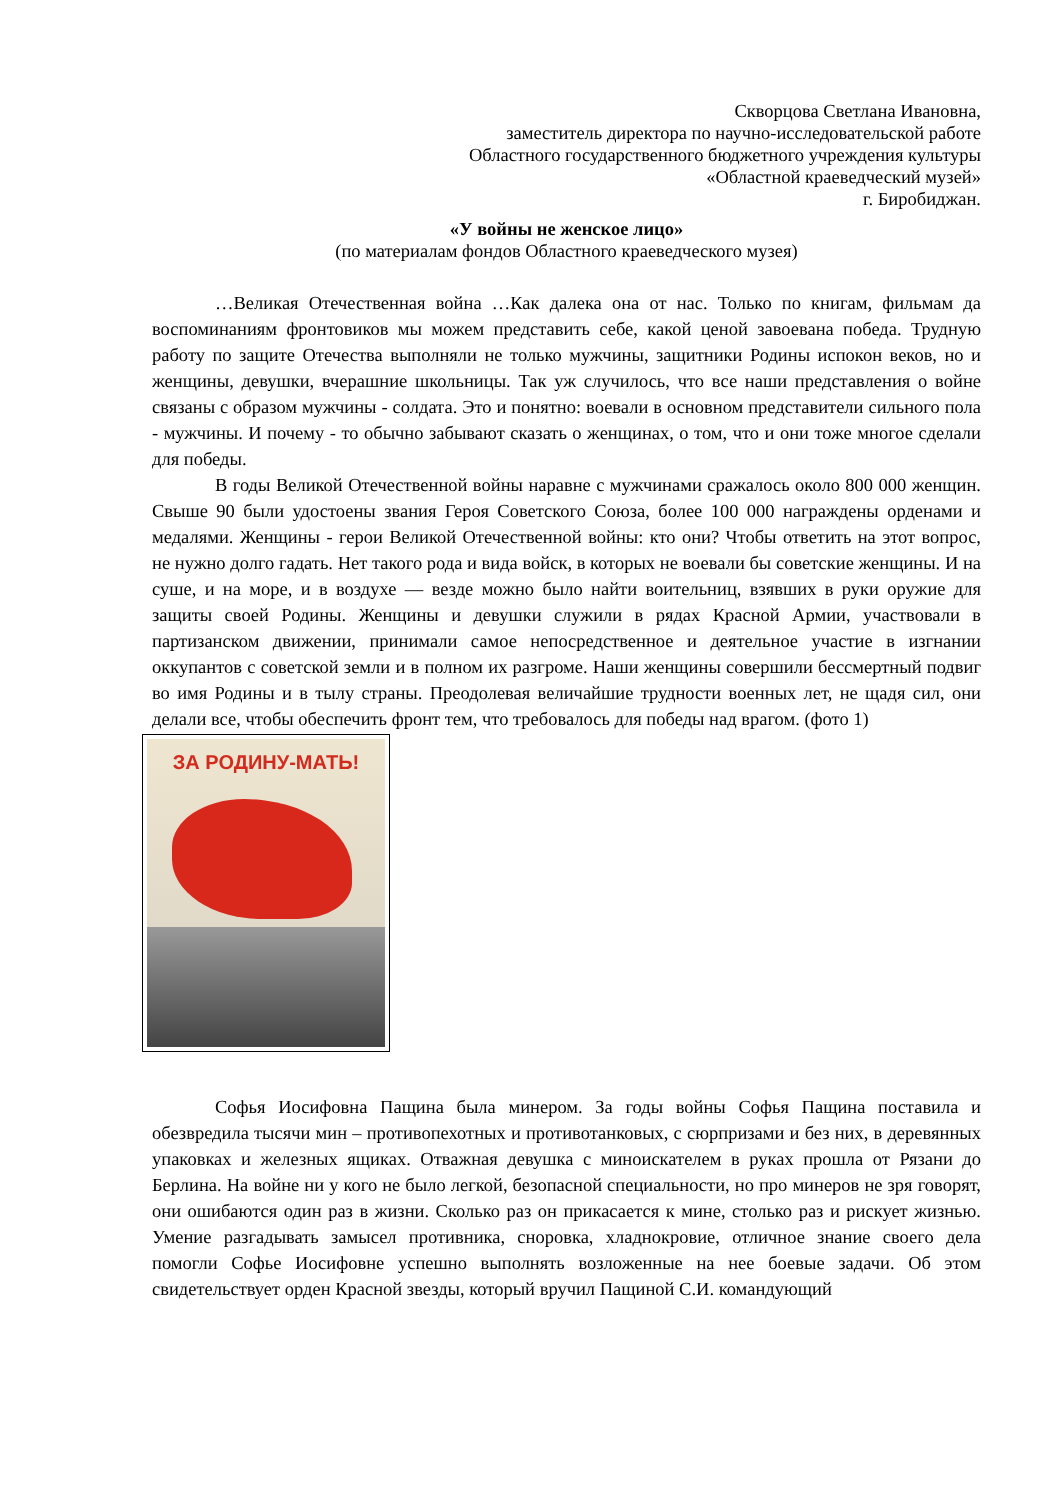Скворцова Светлана Ивановна,
заместитель директора по научно-исследовательской работе
Областного государственного бюджетного учреждения культуры
«Областной краеведческий музей»
г. Биробиджан.
«У войны не женское лицо»
(по материалам фондов Областного краеведческого музея)
…Великая Отечественная война …Как далека она от нас. Только по книгам, фильмам да воспоминаниям фронтовиков мы можем представить себе, какой ценой завоевана победа. Трудную работу по защите Отечества выполняли не только мужчины, защитники Родины испокон веков, но и женщины, девушки, вчерашние школьницы. Так уж случилось, что все наши представления о войне связаны с образом мужчины - солдата. Это и понятно: воевали в основном представители сильного пола - мужчины. И почему - то обычно забывают сказать о женщинах, о том, что и они тоже многое сделали для победы.
В годы Великой Отечественной войны наравне с мужчинами сражалось около 800 000 женщин. Свыше 90 были удостоены звания Героя Советского Союза, более 100 000 награждены орденами и медалями. Женщины - герои Великой Отечественной войны: кто они? Чтобы ответить на этот вопрос, не нужно долго гадать. Нет такого рода и вида войск, в которых не воевали бы советские женщины. И на суше, и на море, и в воздухе — везде можно было найти воительниц, взявших в руки оружие для защиты своей Родины. Женщины и девушки служили в рядах Красной Армии, участвовали в партизанском движении, принимали самое непосредственное и деятельное участие в изгнании оккупантов с советской земли и в полном их разгроме. Наши женщины совершили бессмертный подвиг во имя Родины и в тылу страны. Преодолевая величайшие трудности военных лет, не щадя сил, они делали все, чтобы обеспечить фронт тем, что требовалось для победы над врагом. (фото 1)
ЗА РОДИНУ-МАТЬ!
Софья Иосифовна Пащина была минером. За годы войны Софья Пащина поставила и обезвредила тысячи мин – противопехотных и противотанковых, с сюрпризами и без них, в деревянных упаковках и железных ящиках. Отважная девушка с миноискателем в руках прошла от Рязани до Берлина. На войне ни у кого не было легкой, безопасной специальности, но про минеров не зря говорят, они ошибаются один раз в жизни. Сколько раз он прикасается к мине, столько раз и рискует жизнью. Умение разгадывать замысел противника, сноровка, хладнокровие, отличное знание своего дела помогли Софье Иосифовне успешно выполнять возложенные на нее боевые задачи. Об этом свидетельствует орден Красной звезды, который вручил Пащиной С.И. командующий